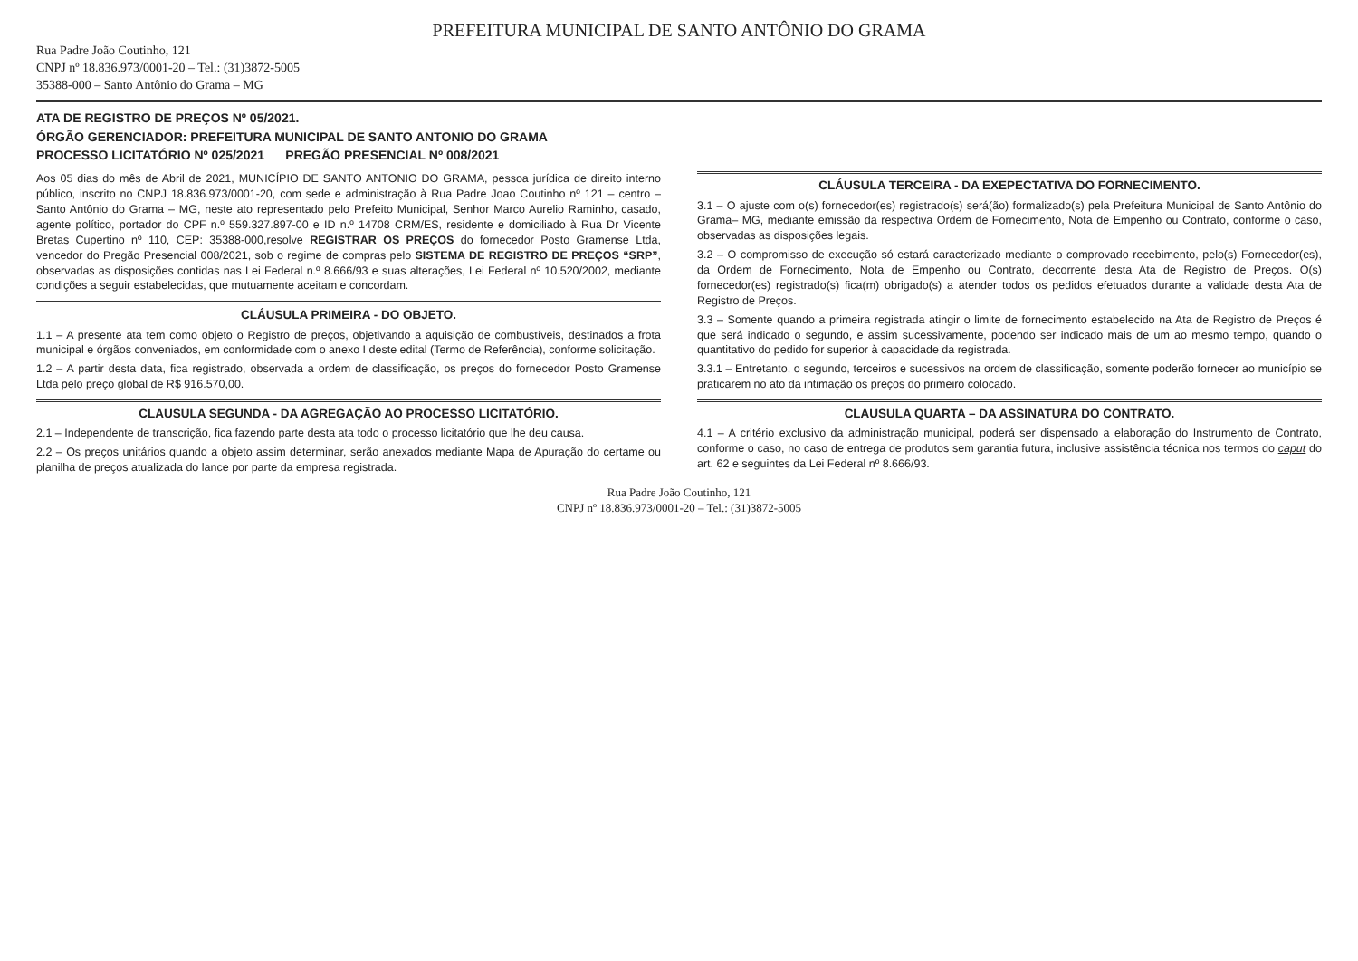PREFEITURA MUNICIPAL DE SANTO ANTÔNIO DO GRAMA
Rua Padre João Coutinho, 121
CNPJ nº 18.836.973/0001-20 – Tel.: (31)3872-5005
35388-000 – Santo Antônio do Grama – MG
ATA DE REGISTRO DE PREÇOS Nº 05/2021.
ÓRGÃO GERENCIADOR: PREFEITURA MUNICIPAL DE SANTO ANTONIO DO GRAMA
PROCESSO LICITATÓRIO Nº 025/2021 PREGÃO PRESENCIAL Nº 008/2021
Aos 05 dias do mês de Abril de 2021, MUNICÍPIO DE SANTO ANTONIO DO GRAMA, pessoa jurídica de direito interno público, inscrito no CNPJ 18.836.973/0001-20, com sede e administração à Rua Padre Joao Coutinho nº 121 – centro – Santo Antônio do Grama – MG, neste ato representado pelo Prefeito Municipal, Senhor Marco Aurelio Raminho, casado, agente político, portador do CPF n.º 559.327.897-00 e ID n.º 14708 CRM/ES, residente e domiciliado à Rua Dr Vicente Bretas Cupertino nº 110, CEP: 35388-000,resolve REGISTRAR OS PREÇOS do fornecedor Posto Gramense Ltda, vencedor do Pregão Presencial 008/2021, sob o regime de compras pelo SISTEMA DE REGISTRO DE PREÇOS “SRP”, observadas as disposições contidas nas Lei Federal n.º 8.666/93 e suas alterações, Lei Federal nº 10.520/2002, mediante condições a seguir estabelecidas, que mutuamente aceitam e concordam.
CLÁUSULA PRIMEIRA - DO OBJETO.
1.1 – A presente ata tem como objeto o Registro de preços, objetivando a aquisição de combustíveis, destinados a frota municipal e órgãos conveniados, em conformidade com o anexo I deste edital (Termo de Referência), conforme solicitação.
1.2 – A partir desta data, fica registrado, observada a ordem de classificação, os preços do fornecedor Posto Gramense Ltda pelo preço global de R$ 916.570,00.
CLAUSULA SEGUNDA - DA AGREGAÇÃO AO PROCESSO LICITATÓRIO.
2.1 – Independente de transcrição, fica fazendo parte desta ata todo o processo licitatório que lhe deu causa.
2.2 – Os preços unitários quando a objeto assim determinar, serão anexados mediante Mapa de Apuração do certame ou planilha de preços atualizada do lance por parte da empresa registrada.
CLÁUSULA TERCEIRA - DA EXEPECTATIVA DO FORNECIMENTO.
3.1 – O ajuste com o(s) fornecedor(es) registrado(s) será(ão) formalizado(s) pela Prefeitura Municipal de Santo Antônio do Grama– MG, mediante emissão da respectiva Ordem de Fornecimento, Nota de Empenho ou Contrato, conforme o caso, observadas as disposições legais.
3.2 – O compromisso de execução só estará caracterizado mediante o comprovado recebimento, pelo(s) Fornecedor(es), da Ordem de Fornecimento, Nota de Empenho ou Contrato, decorrente desta Ata de Registro de Preços. O(s) fornecedor(es) registrado(s) fica(m) obrigado(s) a atender todos os pedidos efetuados durante a validade desta Ata de Registro de Preços.
3.3 – Somente quando a primeira registrada atingir o limite de fornecimento estabelecido na Ata de Registro de Preços é que será indicado o segundo, e assim sucessivamente, podendo ser indicado mais de um ao mesmo tempo, quando o quantitativo do pedido for superior à capacidade da registrada.
3.3.1 – Entretanto, o segundo, terceiros e sucessivos na ordem de classificação, somente poderão fornecer ao município se praticarem no ato da intimação os preços do primeiro colocado.
CLAUSULA QUARTA – DA ASSINATURA DO CONTRATO.
4.1 – A critério exclusivo da administração municipal, poderá ser dispensado a elaboração do Instrumento de Contrato, conforme o caso, no caso de entrega de produtos sem garantia futura, inclusive assistência técnica nos termos do caput do art. 62 e seguintes da Lei Federal nº 8.666/93.
Rua Padre João Coutinho, 121
CNPJ nº 18.836.973/0001-20 – Tel.: (31)3872-5005